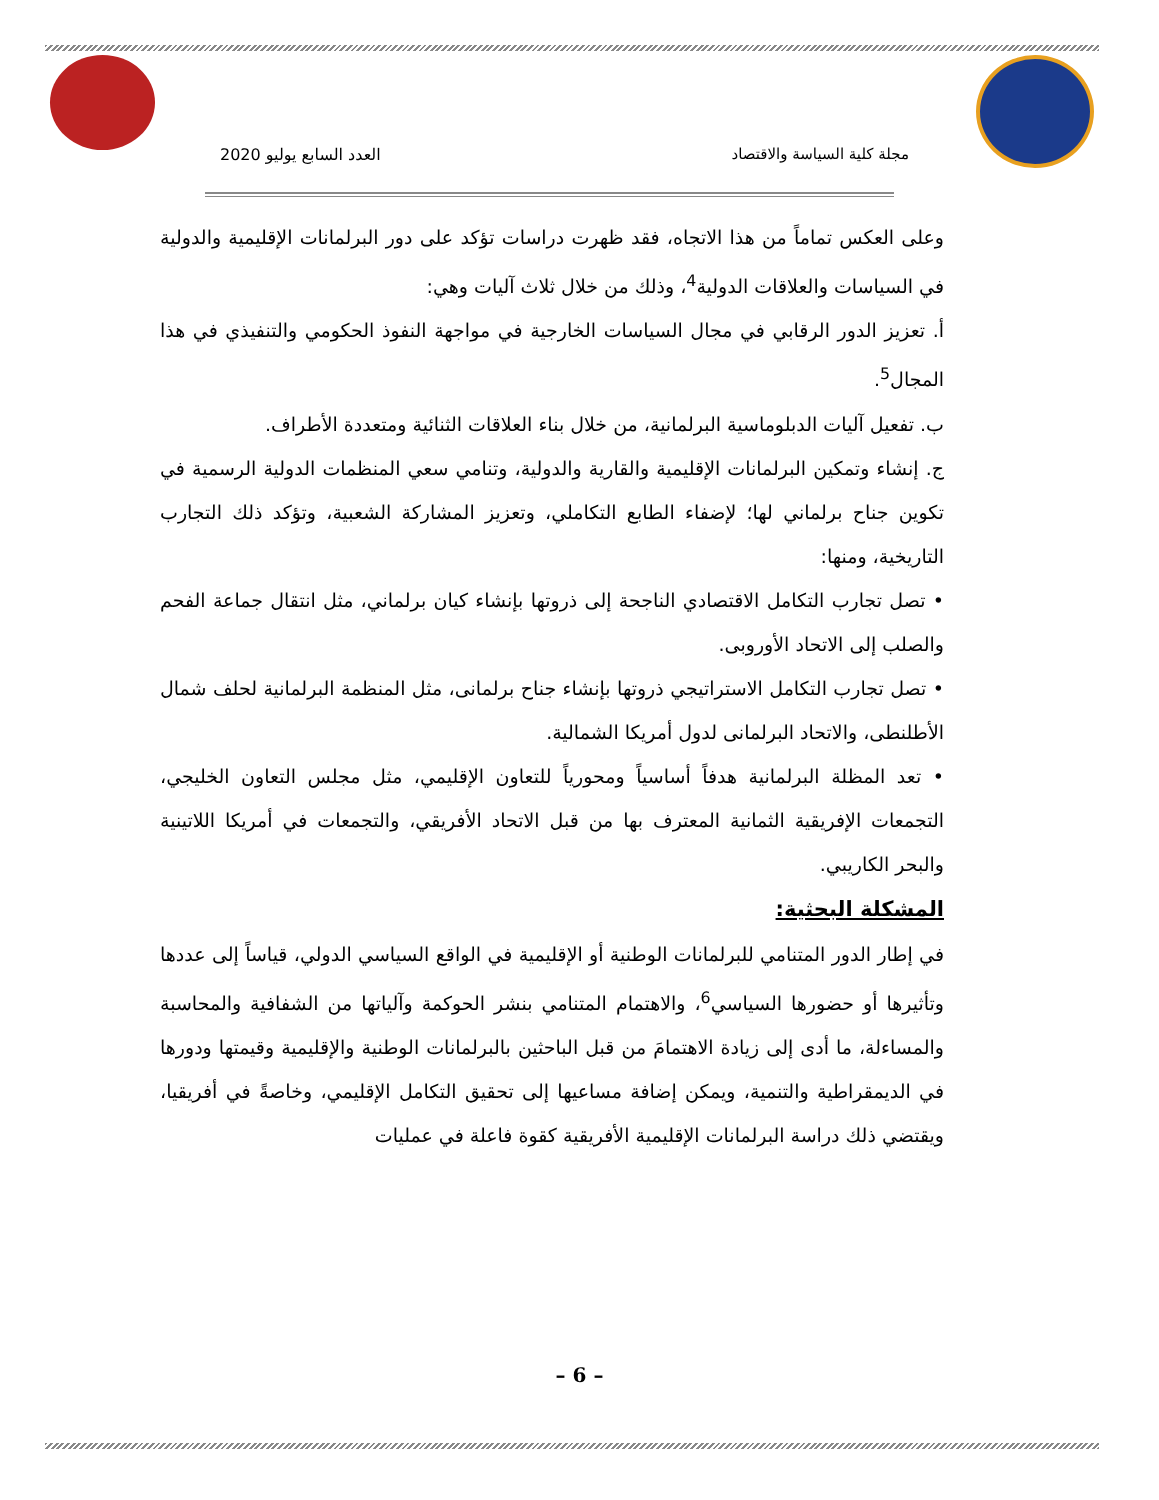مجلة كلية السياسة والاقتصاد العدد السابع يوليو 2020
وعلى العكس تماماً من هذا الاتجاه، فقد ظهرت دراسات تؤكد على دور البرلمانات الإقليمية والدولية في السياسات والعلاقات الدولية<sup>4</sup>، وذلك من خلال ثلاث آليات وهي:
أ. تعزيز الدور الرقابي في مجال السياسات الخارجية في مواجهة النفوذ الحكومي والتنفيذي في هذا المجال<sup>5</sup>.
ب. تفعيل آليات الدبلوماسية البرلمانية، من خلال بناء العلاقات الثنائية ومتعددة الأطراف.
ج. إنشاء وتمكين البرلمانات الإقليمية والقارية والدولية، وتنامي سعي المنظمات الدولية الرسمية في تكوين جناح برلماني لها؛ لإضفاء الطابع التكاملي، وتعزيز المشاركة الشعبية، وتؤكد ذلك التجارب التاريخية، ومنها:
• تصل تجارب التكامل الاقتصادي الناجحة إلى ذروتها بإنشاء كيان برلماني، مثل انتقال جماعة الفحم والصلب إلى الاتحاد الأوروبى.
• تصل تجارب التكامل الاستراتيجي ذروتها بإنشاء جناح برلمانى، مثل المنظمة البرلمانية لحلف شمال الأطلنطى، والاتحاد البرلمانى لدول أمريكا الشمالية.
• تعد المظلة البرلمانية هدفاً أساسياً ومحورياً للتعاون الإقليمي، مثل مجلس التعاون الخليجي، التجمعات الإفريقية الثمانية المعترف بها من قبل الاتحاد الأفريقي، والتجمعات في أمريكا اللاتينية والبحر الكاريبي.
المشكلة البحثية:
في إطار الدور المتنامي للبرلمانات الوطنية أو الإقليمية في الواقع السياسي الدولي، قياساً إلى عددها وتأثيرها أو حضورها السياسي<sup>6</sup>، والاهتمام المتنامي بنشر الحوكمة وآلياتها من الشفافية والمحاسبة والمساءلة، ما أدى إلى زيادة الاهتمامَ من قبل الباحثين بالبرلمانات الوطنية والإقليمية وقيمتها ودورها في الديمقراطية والتنمية، ويمكن إضافة مساعيها إلى تحقيق التكامل الإقليمي، وخاصةً في أفريقيا، ويقتضي ذلك دراسة البرلمانات الإقليمية الأفريقية كقوة فاعلة في عمليات
– 6 –